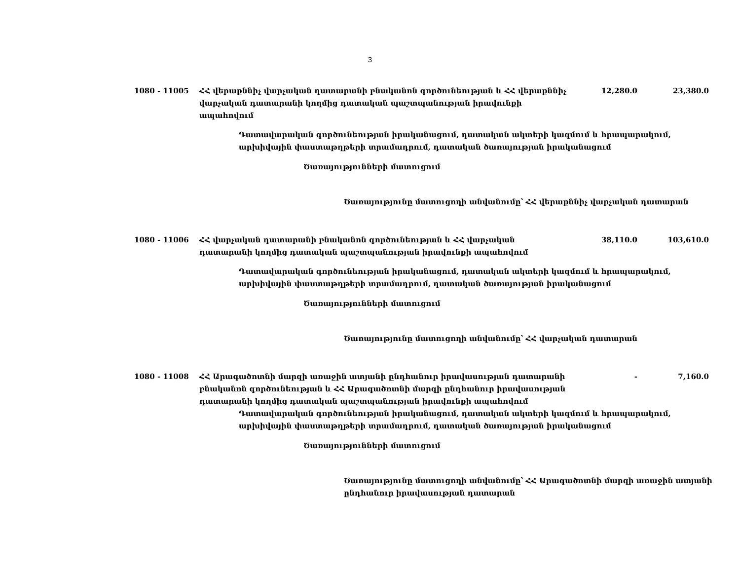3
1080 - 11005 ՀՀ վերաքննիչ վարչական դատարանի բնականոն գործունեության և ՀՀ վերաքննիչ վարչական դատարանի կողմից դատական պաշտպանության իրավունքի ապահովում
12,280.0 23,380.0
Դատավարական գործունեության իրականացում, դատական ակտերի կազմում և հրապարակում, արխիվային փաստաթղթերի տրամադրում, դատական ծառայության իրականացում
Ծառայությունների մատուցում
Ծառայությունը մատուցողի անվանումը՝ ՀՀ վերաքննիչ վարչական դատարան
1080 - 11006 ՀՀ վարչական դատարանի բնականոն գործունեության և ՀՀ վարչական դատարանի կողմից դատական պաշտպանության իրավունքի ապահովում
38,110.0 103,610.0
Դատավարական գործունեության իրականացում, դատական ակտերի կազմում և հրապարակում, արխիվային փաստաթղթերի տրամադրում, դատական ծառայության իրականացում
Ծառայությունների մատուցում
Ծառայությունը մատուցողի անվանումը՝ ՀՀ վարչական դատարան
1080 - 11008 ՀՀ Արագածոտնի մարզի առաջին ատյանի ընդհանուր իրավասության դատարանի բնականոն գործունեության և ՀՀ Արագածոտնի մարզի ընդհանուր իրավասության դատարանի կողմից դատական պաշտպանության իրավունքի ապահովում
- 7,160.0
Դատավարական գործունեության իրականացում, դատական ակտերի կազմում և հրապարակում, արխիվային փաստաթղթերի տրամադրում, դատական ծառայության իրականացում
Ծառայությունների մատուցում
Ծառայությունը մատուցողի անվանումը՝ ՀՀ Արագածոտնի մարզի առաջին ատյանի ընդհանուր իրավասության դատարան